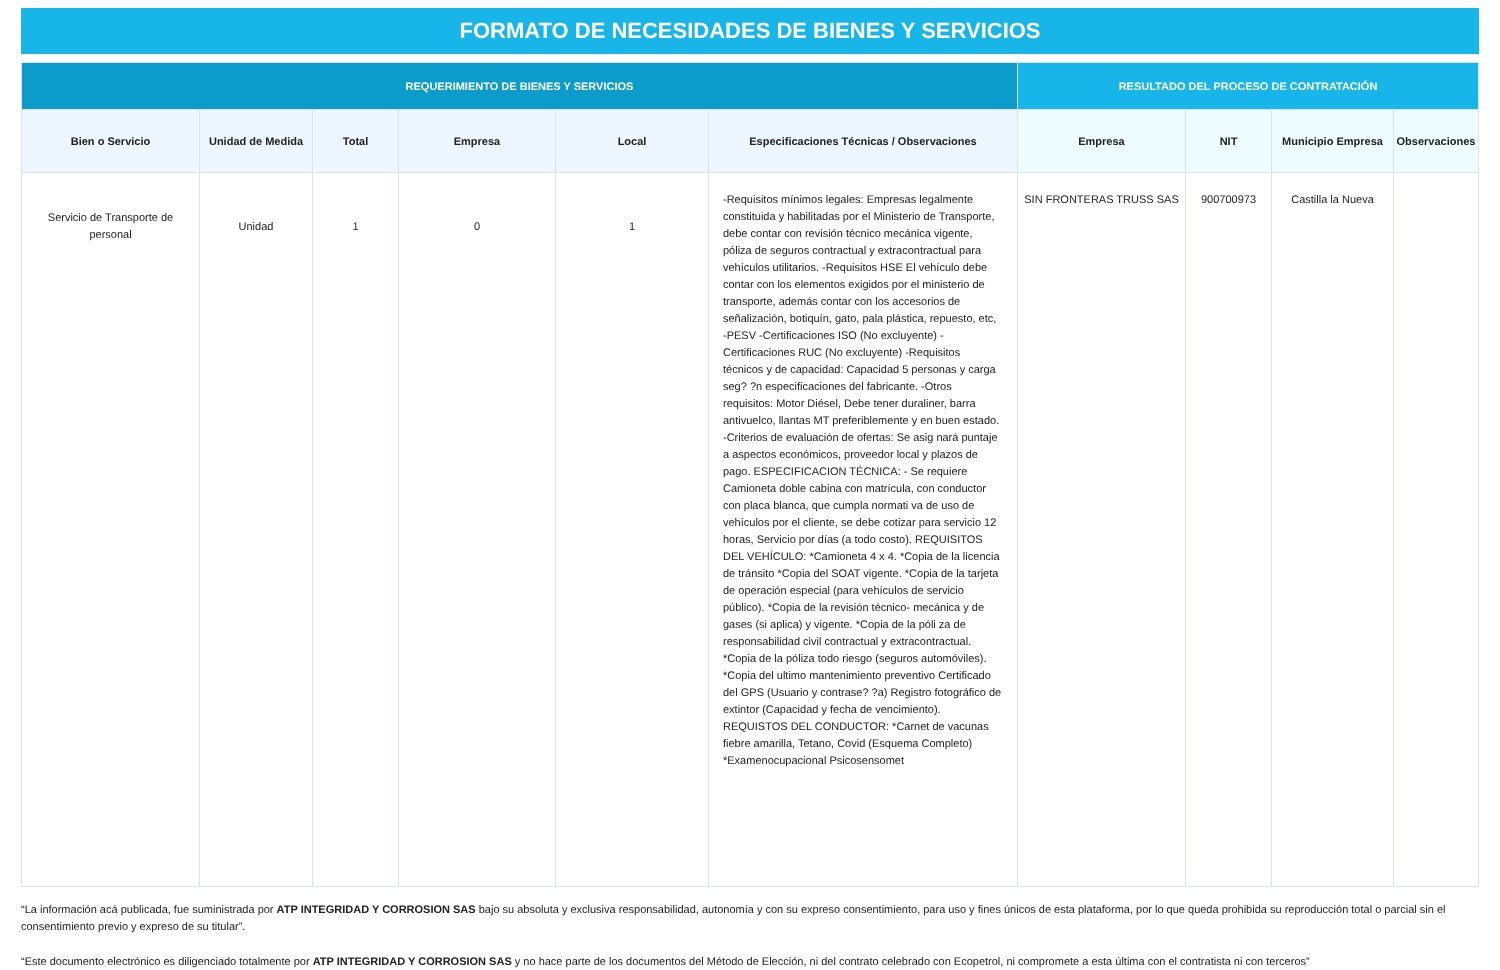FORMATO DE NECESIDADES DE BIENES Y SERVICIOS
| REQUERIMIENTO DE BIENES Y SERVICIOS | | | | | | RESULTADO DEL PROCESO DE CONTRATACIÓN | | | |
| --- | --- | --- | --- | --- | --- | --- | --- | --- | --- |
| Bien o Servicio | Unidad de Medida | Total | Empresa | Local | Especificaciones Técnicas / Observaciones | Empresa | NIT | Municipio Empresa | Observaciones |
| Servicio de Transporte de personal | Unidad | 1 | 0 | 1 | -Requisitos mínimos legales: Empresas legalmente constituida y habilitadas por el Ministerio de Transporte, debe contar con revisión técnico mecánica vigente, póliza de seguros contractual y extracontractual para vehículos utilitarios. -Requisitos HSE El vehículo debe contar con los elementos exigidos por el ministerio de transporte, además contar con los accesorios de señalización, botiquín, gato, pala plástica, repuesto, etc, -PESV -Certificaciones ISO (No excluyente) -Certificaciones RUC (No excluyente) -Requisitos técnicos y de capacidad: Capacidad 5 personas y carga seg? ?n especificaciones del fabricante. -Otros requisitos: Motor Diésel, Debe tener duraliner, barra antivuelco, llantas MT preferiblemente y en buen estado. -Criterios de evaluación de ofertas: Se asig nará puntaje a aspectos económicos, proveedor local y plazos de pago. ESPECIFICACION TÉCNICA: - Se requiere Camioneta doble cabina con matrícula, con conductor con placa blanca, que cumpla normati va de uso de vehículos por el cliente, se debe cotizar para servicio 12 horas, Servicio por días (a todo costo). REQUISITOS DEL VEHÍCULO: *Camioneta 4 x 4. *Copia de la licencia de tránsito *Copia del SOAT vigente. *Copia de la tarjeta de operación especial (para vehículos de servicio público). *Copia de la revisión técnico- mecánica y de gases (si aplica) y vigente. *Copia de la póli za de responsabilidad civil contractual y extracontractual. *Copia de la póliza todo riesgo (seguros automóviles). *Copia del ultimo mantenimiento preventivo Certificado del GPS (Usuario y contrase? ?a) Registro fotográfico de extintor (Capacidad y fecha de vencimiento). REQUISTOS DEL CONDUCTOR: *Carnet de vacunas fiebre amarilla, Tetano, Covid (Esquema Completo) *Examenocupacional Psicosensomet | SIN FRONTERAS TRUSS SAS | 900700973 | Castilla la Nueva | |
“La información acá publicada, fue suministrada por ATP INTEGRIDAD Y CORROSION SAS bajo su absoluta y exclusiva responsabilidad, autonomía y con su expreso consentimiento, para uso y fines únicos de esta plataforma, por lo que queda prohibida su reproducción total o parcial sin el consentimiento previo y expreso de su titular”.
“Este documento electrónico es diligenciado totalmente por ATP INTEGRIDAD Y CORROSION SAS y no hace parte de los documentos del Método de Elección, ni del contrato celebrado con Ecopetrol, ni compromete a esta última con el contratista ni con terceros”